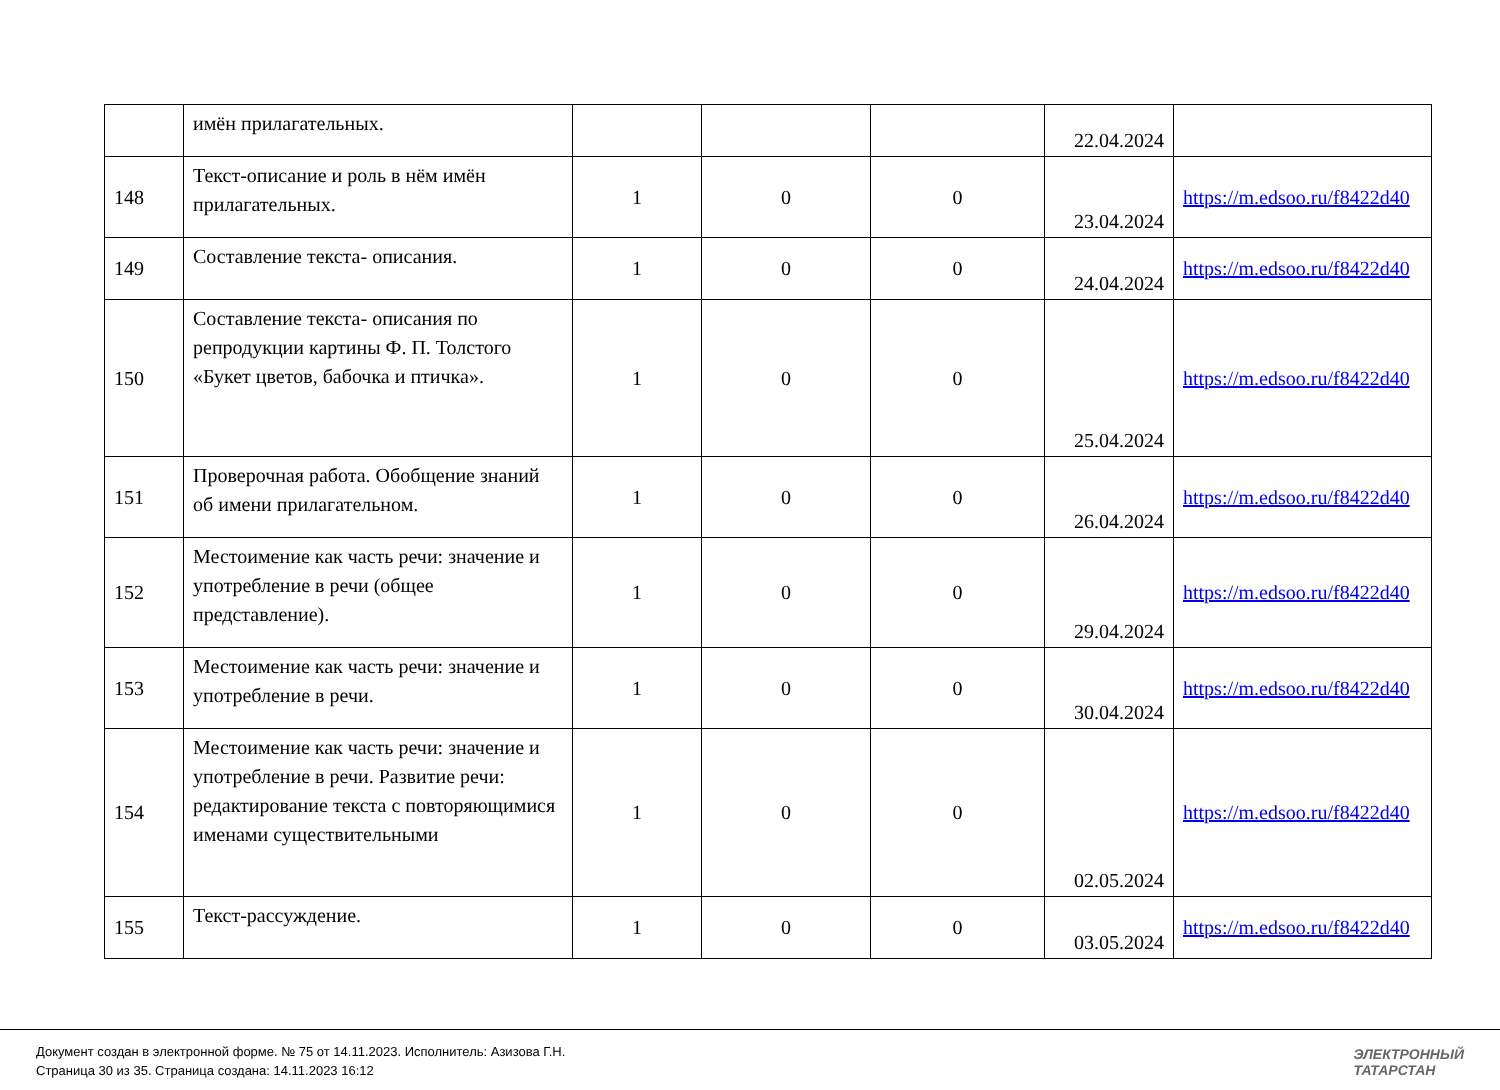| | имён прилагательных. | | | | 22.04.2024 | |
| 148 | Текст-описание и роль в нём имён прилагательных. | 1 | 0 | 0 | 23.04.2024 | https://m.edsoo.ru/f8422d40 |
| 149 | Составление текста- описания. | 1 | 0 | 0 | 24.04.2024 | https://m.edsoo.ru/f8422d40 |
| 150 | Составление текста- описания по репродукции картины Ф. П. Толстого «Букет цветов, бабочка и птичка». | 1 | 0 | 0 | 25.04.2024 | https://m.edsoo.ru/f8422d40 |
| 151 | Проверочная работа. Обобщение знаний об имени прилагательном. | 1 | 0 | 0 | 26.04.2024 | https://m.edsoo.ru/f8422d40 |
| 152 | Местоимение как часть речи: значение и употребление в речи (общее представление). | 1 | 0 | 0 | 29.04.2024 | https://m.edsoo.ru/f8422d40 |
| 153 | Местоимение как часть речи: значение и употребление в речи. | 1 | 0 | 0 | 30.04.2024 | https://m.edsoo.ru/f8422d40 |
| 154 | Местоимение как часть речи: значение и употребление в речи. Развитие речи: редактирование текста с повторяющимися именами существительными | 1 | 0 | 0 | 02.05.2024 | https://m.edsoo.ru/f8422d40 |
| 155 | Текст-рассуждение. | 1 | 0 | 0 | 03.05.2024 | https://m.edsoo.ru/f8422d40 |
Документ создан в электронной форме. № 75 от 14.11.2023. Исполнитель: Азизова Г.Н.
Страница 30 из 35. Страница создана: 14.11.2023 16:12
ЭЛЕКТРОННЫЙ
ТАТАРСТАН